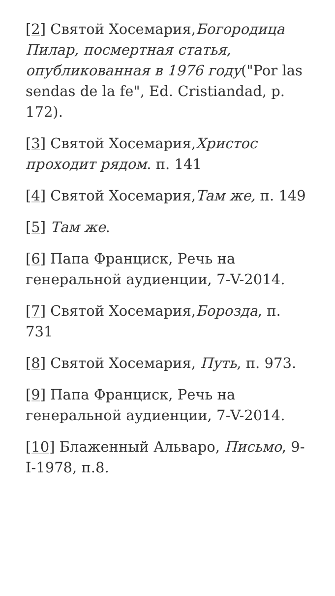[2] Святой Хосемария,Богородица Пилар, посмертная статья, опубликованная в 1976 году("Por las sendas de la fe", Ed. Cristiandad, p. 172).
[3] Святой Хосемария,Христос проходит рядом. п. 141
[4] Святой Хосемария,Там же, п. 149
[5] Там же.
[6] Папа Франциск, Речь на генеральной аудиенции, 7-V-2014.
[7] Святой Хосемария,Борозда, п. 731
[8] Святой Хосемария, Путь, п. 973.
[9] Папа Франциск, Речь на генеральной аудиенции, 7-V-2014.
[10] Блаженный Альваро, Письмо, 9-I-1978, п.8.